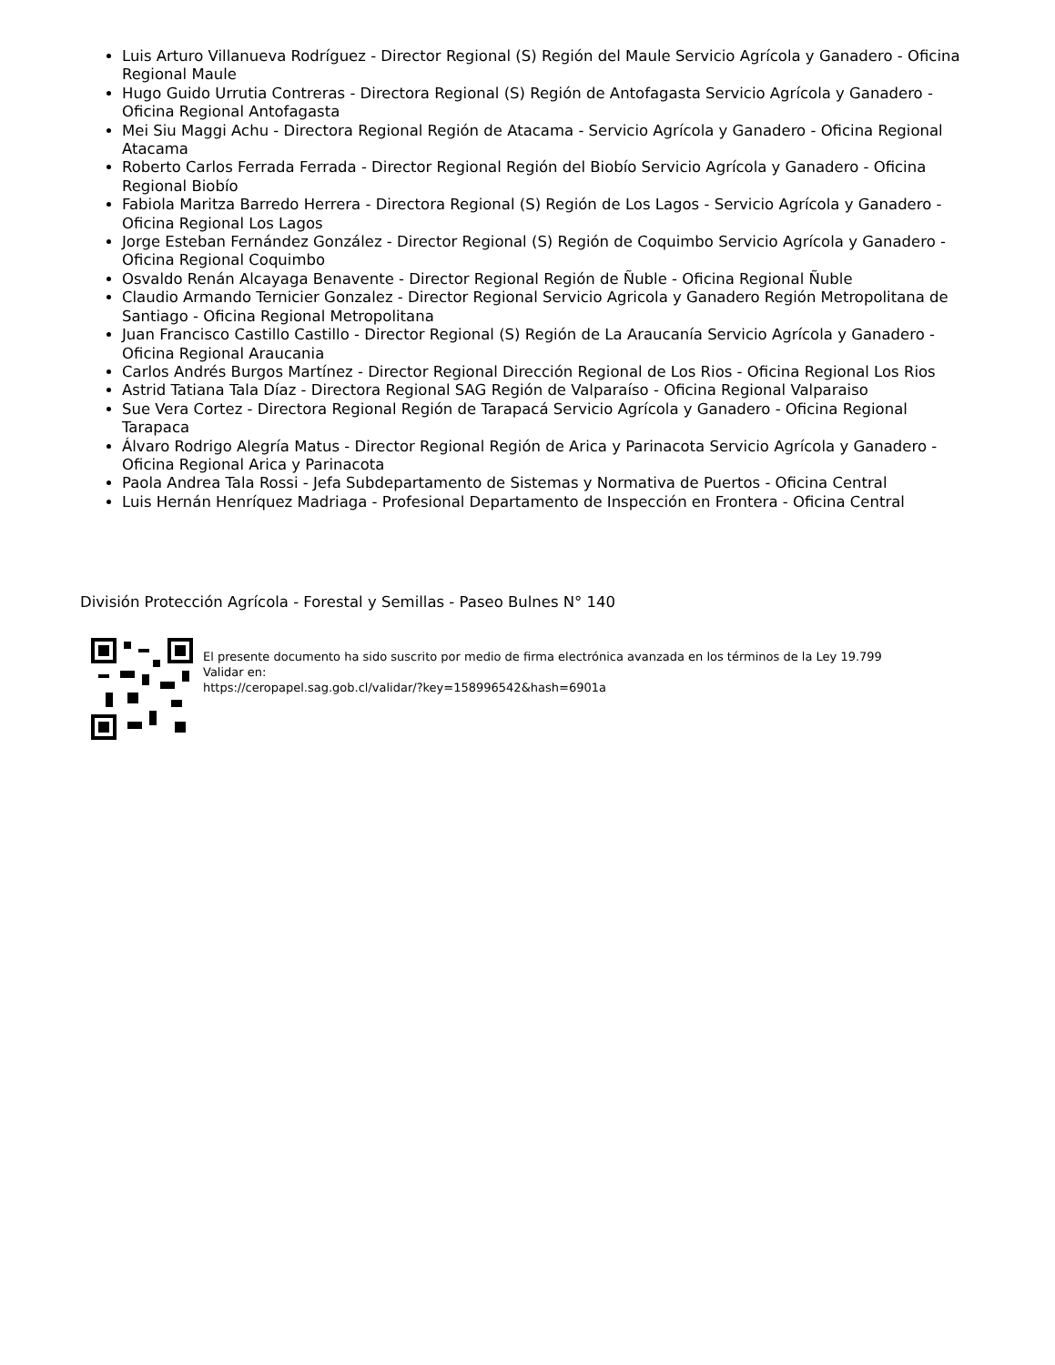Luis Arturo Villanueva Rodríguez - Director Regional (S) Región del Maule Servicio Agrícola y Ganadero - Oficina Regional Maule
Hugo Guido Urrutia Contreras - Directora Regional (S) Región de Antofagasta Servicio Agrícola y Ganadero - Oficina Regional Antofagasta
Mei Siu Maggi Achu - Directora Regional Región de Atacama - Servicio Agrícola y Ganadero - Oficina Regional Atacama
Roberto Carlos Ferrada Ferrada - Director Regional Región del Biobío Servicio Agrícola y Ganadero - Oficina Regional Biobío
Fabiola Maritza Barredo Herrera - Directora Regional (S) Región de Los Lagos - Servicio Agrícola y Ganadero - Oficina Regional Los Lagos
Jorge Esteban Fernández González - Director Regional (S) Región de Coquimbo Servicio Agrícola y Ganadero - Oficina Regional Coquimbo
Osvaldo Renán Alcayaga Benavente - Director Regional Región de Ñuble - Oficina Regional Ñuble
Claudio Armando Ternicier Gonzalez - Director Regional Servicio Agricola y Ganadero Región Metropolitana de Santiago - Oficina Regional Metropolitana
Juan Francisco Castillo Castillo - Director Regional (S) Región de La Araucanía Servicio Agrícola y Ganadero - Oficina Regional Araucania
Carlos Andrés Burgos Martínez - Director Regional Dirección Regional de Los Rios - Oficina Regional Los Rios
Astrid Tatiana Tala Díaz - Directora Regional SAG Región de Valparaíso - Oficina Regional Valparaiso
Sue Vera Cortez - Directora Regional Región de Tarapacá Servicio Agrícola y Ganadero - Oficina Regional Tarapaca
Álvaro Rodrigo Alegría Matus - Director Regional Región de Arica y Parinacota Servicio Agrícola y Ganadero - Oficina Regional Arica y Parinacota
Paola Andrea Tala Rossi - Jefa Subdepartamento de Sistemas y Normativa de Puertos - Oficina Central
Luis Hernán Henríquez Madriaga - Profesional Departamento de Inspección en Frontera - Oficina Central
División Protección Agrícola - Forestal y Semillas - Paseo Bulnes N° 140
El presente documento ha sido suscrito por medio de firma electrónica avanzada en los términos de la Ley 19.799
Validar en:
https://ceropapel.sag.gob.cl/validar/?key=158996542&hash=6901a